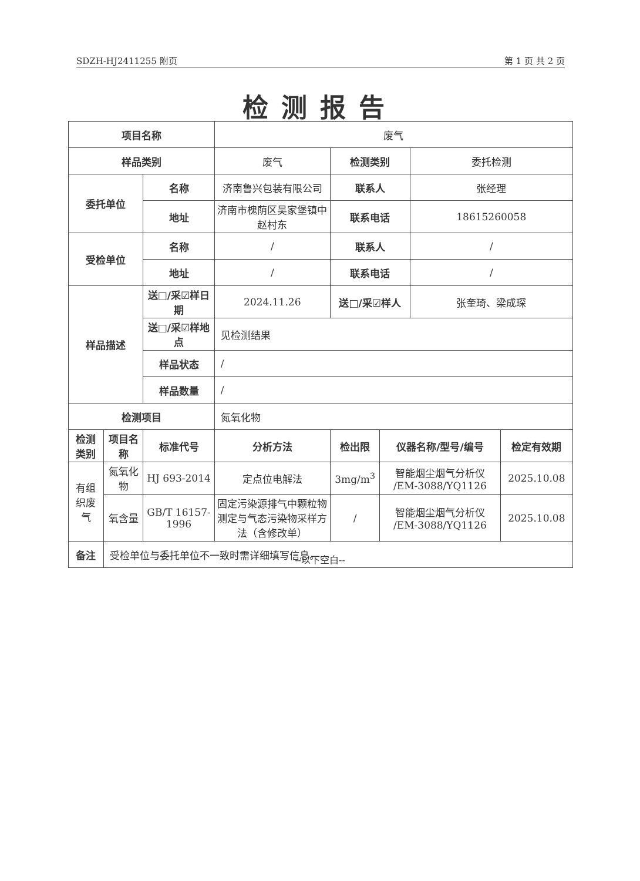SDZH-HJ2411255 附页 第 1 页 共 2 页
检测报告
| 项目名称 | | | 废气 | | | | |
| 样品类别 | | | 废气 | 检测类别 | | 委托检测 | |
| 委托单位 | | 名称 | 济南鲁兴包装有限公司 | 联系人 | | 张经理 | |
| | | 地址 | 济南市槐荫区吴家堡镇中赵村东 | 联系电话 | | 18615260058 | |
| 受检单位 | | 名称 | / | 联系人 | | / | |
| | | 地址 | / | 联系电话 | | / | |
| 样品描述 | | 送□/采☑样日期 | 2024.11.26 | 送□/采☑样人 | | 张奎琦、梁成琛 | |
| | | 送□/采☑样地点 | 见检测结果 | | | | |
| | | 样品状态 | / | | | | |
| | | 样品数量 | / | | | | |
| 检测项目 | | | 氮氧化物 | | | | |
| 检测类别 | 项目名称 | 标准代号 | 分析方法 | 检出限 | 仪器名称/型号/编号 | | 检定有效期 |
| 有组织废气 | 氮氧化物 | HJ 693-2014 | 定点位电解法 | 3mg/m<sup>3</sup> | 智能烟尘烟气分析仪 /EM-3088/YQ1126 | | 2025.10.08 |
| | 氧含量 | GB/T 16157-1996 | 固定污染源排气中颗粒物测定与气态污染物采样方法（含修改单） | / | 智能烟尘烟气分析仪 /EM-3088/YQ1126 | | 2025.10.08 |
| 备注 | 受检单位与委托单位不一致时需详细填写信息。 | | | | | | |
--以下空白--